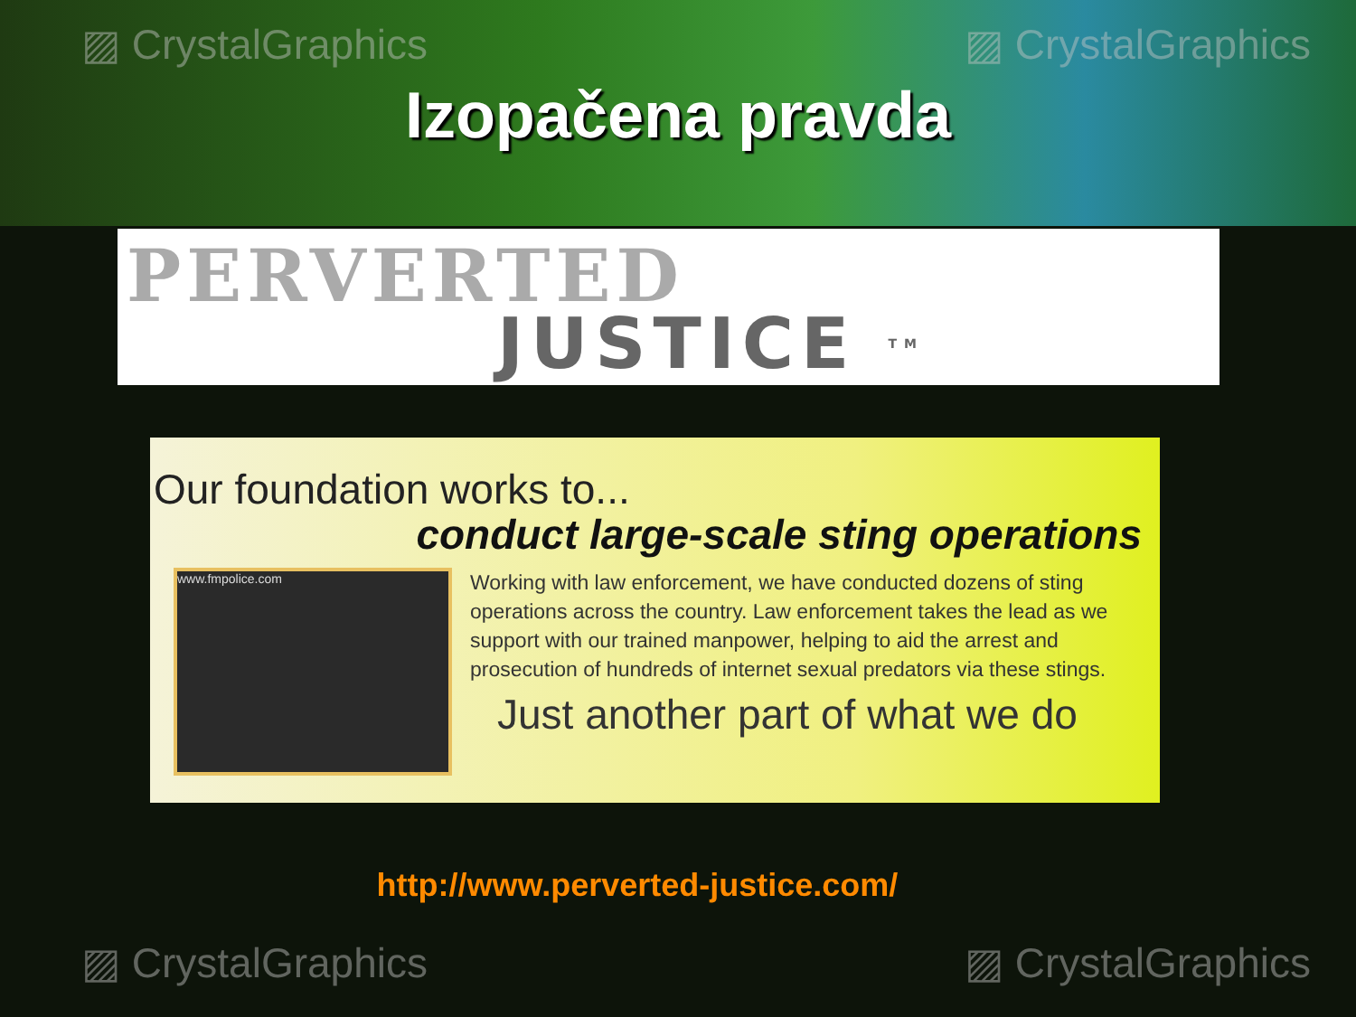▨ CrystalGraphics ▨ CrystalGraphics
Izopačena pravda
PERVERTED
JUSTICE TM
Our foundation works to...
conduct large-scale sting operations
www.fmpolice.com
Working with law enforcement, we have conducted dozens of sting operations across the country. Law enforcement takes the lead as we support with our trained manpower, helping to aid the arrest and prosecution of hundreds of internet sexual predators via these stings.
Just another part of what we do
http://www.perverted-justice.com/
▨ CrystalGraphics ▨ CrystalGraphics